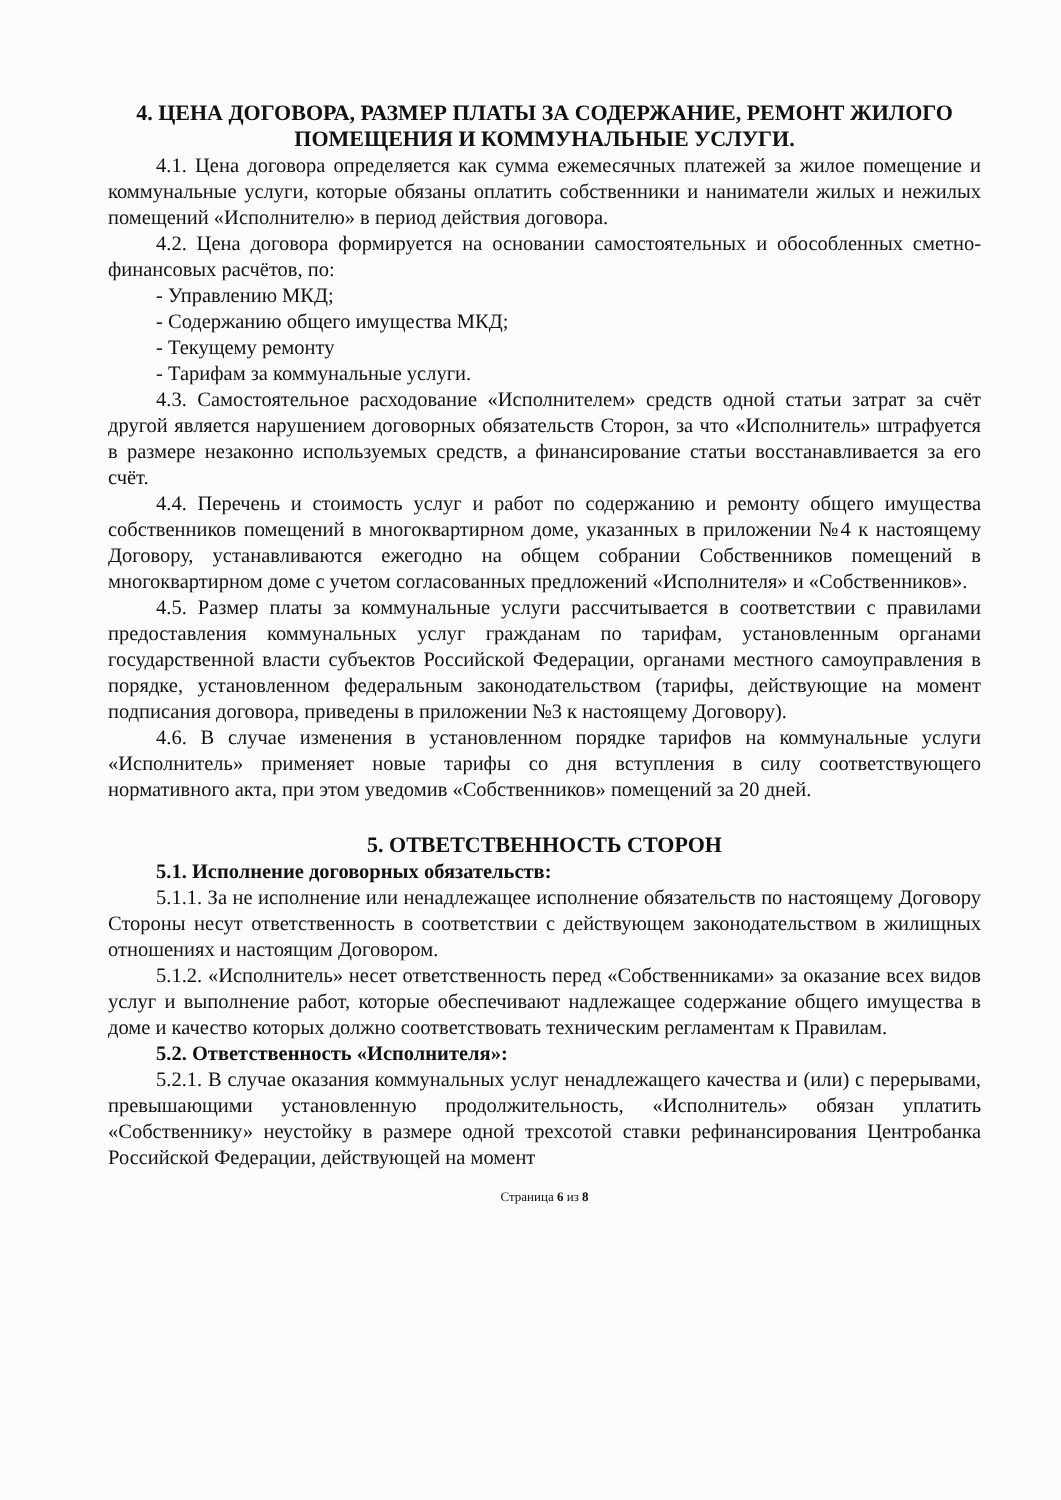4. ЦЕНА ДОГОВОРА, РАЗМЕР ПЛАТЫ ЗА СОДЕРЖАНИЕ, РЕМОНТ ЖИЛОГО ПОМЕЩЕНИЯ И КОММУНАЛЬНЫЕ УСЛУГИ.
4.1. Цена договора определяется как сумма ежемесячных платежей за жилое помещение и коммунальные услуги, которые обязаны оплатить собственники и наниматели жилых и нежилых помещений «Исполнителю» в период действия договора.
4.2. Цена договора формируется на основании самостоятельных и обособленных сметно-финансовых расчётов, по:
- Управлению МКД;
- Содержанию общего имущества МКД;
- Текущему ремонту
- Тарифам за коммунальные услуги.
4.3. Самостоятельное расходование «Исполнителем» средств одной статьи затрат за счёт другой является нарушением договорных обязательств Сторон, за что «Исполнитель» штрафуется в размере незаконно используемых средств, а финансирование статьи восстанавливается за его счёт.
4.4. Перечень и стоимость услуг и работ по содержанию и ремонту общего имущества собственников помещений в многоквартирном доме, указанных в приложении №4 к настоящему Договору, устанавливаются ежегодно на общем собрании Собственников помещений в многоквартирном доме с учетом согласованных предложений «Исполнителя» и «Собственников».
4.5. Размер платы за коммунальные услуги рассчитывается в соответствии с правилами предоставления коммунальных услуг гражданам по тарифам, установленным органами государственной власти субъектов Российской Федерации, органами местного самоуправления в порядке, установленном федеральным законодательством (тарифы, действующие на момент подписания договора, приведены в приложении №3 к настоящему Договору).
4.6. В случае изменения в установленном порядке тарифов на коммунальные услуги «Исполнитель» применяет новые тарифы со дня вступления в силу соответствующего нормативного акта, при этом уведомив «Собственников» помещений за 20 дней.
5. ОТВЕТСТВЕННОСТЬ СТОРОН
5.1. Исполнение договорных обязательств:
5.1.1. За не исполнение или ненадлежащее исполнение обязательств по настоящему Договору Стороны несут ответственность в соответствии с действующем законодательством в жилищных отношениях и настоящим Договором.
5.1.2. «Исполнитель» несет ответственность перед «Собственниками» за оказание всех видов услуг и выполнение работ, которые обеспечивают надлежащее содержание общего имущества в доме и качество которых должно соответствовать техническим регламентам к Правилам.
5.2. Ответственность «Исполнителя»:
5.2.1. В случае оказания коммунальных услуг ненадлежащего качества и (или) с перерывами, превышающими установленную продолжительность, «Исполнитель» обязан уплатить «Собственнику» неустойку в размере одной трехсотой ставки рефинансирования Центробанка Российской Федерации, действующей на момент
Страница 6 из 8